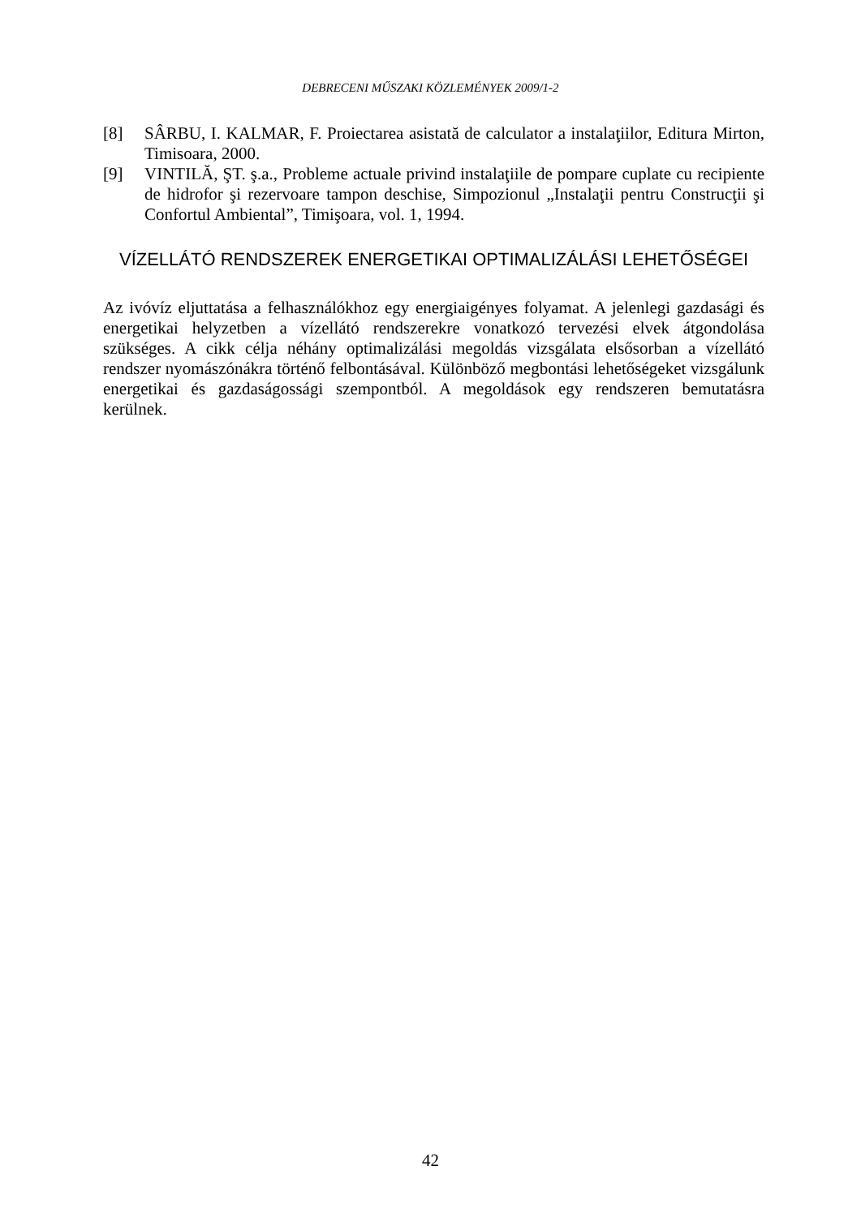DEBRECENI MŰSZAKI KÖZLEMÉNYEK 2009/1-2
[8] SÂRBU, I. KALMAR, F. Proiectarea asistată de calculator a instalaţiilor, Editura Mirton, Timisoara, 2000.
[9] VINTILĂ, ŞT. ş.a., Probleme actuale privind instalaţiile de pompare cuplate cu recipiente de hidrofor şi rezervoare tampon deschise, Simpozionul „Instalaţii pentru Construcţii şi Confortul Ambiental”, Timişoara, vol. 1, 1994.
VÍZELLÁTÓ RENDSZEREK ENERGETIKAI OPTIMALIZÁLÁSI LEHETŐSÉGEI
Az ivóvíz eljuttatása a felhasználókhoz egy energiaigényes folyamat. A jelenlegi gazdasági és energetikai helyzetben a vízellátó rendszerekre vonatkozó tervezési elvek átgondolása szükséges. A cikk célja néhány optimalizálási megoldás vizsgálata elsősorban a vízellátó rendszer nyomászónákra történő felbontásával. Különböző megbontási lehetőségeket vizsgálunk energetikai és gazdaságossági szempontból. A megoldások egy rendszeren bemutatásra kerülnek.
42